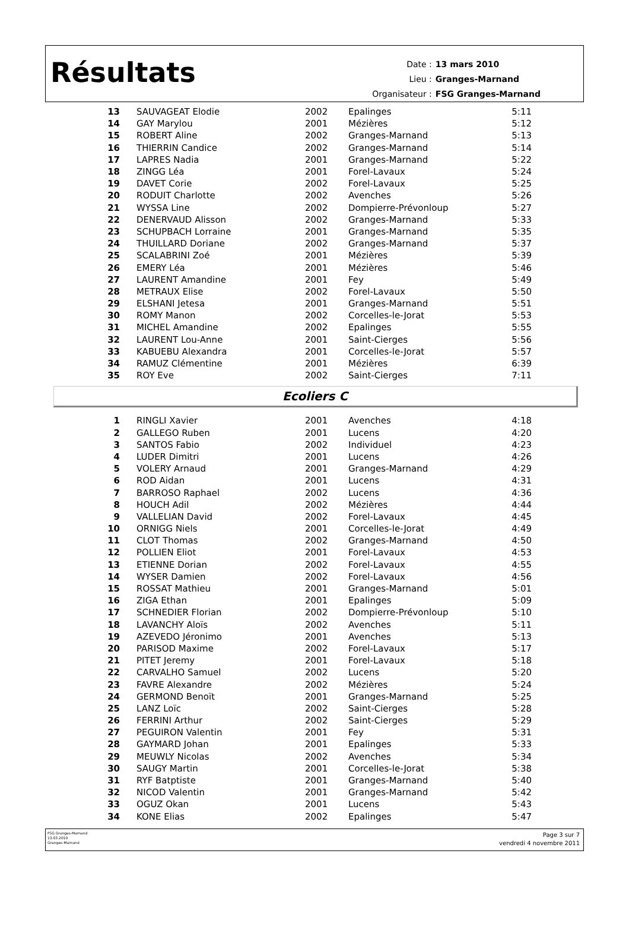Résultats
| Date : | 13 mars 2010 |
| Lieu : | Granges-Marnand |
| Organisateur : | FSG Granges-Marnand |
| 13 | SAUVAGEAT Elodie | 2002 | Epalinges | 5:11 |
| 14 | GAY Marylou | 2001 | Mézières | 5:12 |
| 15 | ROBERT Aline | 2002 | Granges-Marnand | 5:13 |
| 16 | THIERRIN Candice | 2002 | Granges-Marnand | 5:14 |
| 17 | LAPRES Nadia | 2001 | Granges-Marnand | 5:22 |
| 18 | ZINGG Léa | 2001 | Forel-Lavaux | 5:24 |
| 19 | DAVET Corie | 2002 | Forel-Lavaux | 5:25 |
| 20 | RODUIT Charlotte | 2002 | Avenches | 5:26 |
| 21 | WYSSA Line | 2002 | Dompierre-Prévonloup | 5:27 |
| 22 | DENERVAUD Alisson | 2002 | Granges-Marnand | 5:33 |
| 23 | SCHUPBACH Lorraine | 2001 | Granges-Marnand | 5:35 |
| 24 | THUILLARD Doriane | 2002 | Granges-Marnand | 5:37 |
| 25 | SCALABRINI Zoé | 2001 | Mézières | 5:39 |
| 26 | EMERY Léa | 2001 | Mézières | 5:46 |
| 27 | LAURENT Amandine | 2001 | Fey | 5:49 |
| 28 | METRAUX Elise | 2002 | Forel-Lavaux | 5:50 |
| 29 | ELSHANI Jetesa | 2001 | Granges-Marnand | 5:51 |
| 30 | ROMY Manon | 2002 | Corcelles-le-Jorat | 5:53 |
| 31 | MICHEL Amandine | 2002 | Epalinges | 5:55 |
| 32 | LAURENT Lou-Anne | 2001 | Saint-Cierges | 5:56 |
| 33 | KABUEBU Alexandra | 2001 | Corcelles-le-Jorat | 5:57 |
| 34 | RAMUZ Clémentine | 2001 | Mézières | 6:39 |
| 35 | ROY Eve | 2002 | Saint-Cierges | 7:11 |
Ecoliers C
| 1 | RINGLI Xavier | 2001 | Avenches | 4:18 |
| 2 | GALLEGO Ruben | 2001 | Lucens | 4:20 |
| 3 | SANTOS Fabio | 2002 | Individuel | 4:23 |
| 4 | LUDER Dimitri | 2001 | Lucens | 4:26 |
| 5 | VOLERY Arnaud | 2001 | Granges-Marnand | 4:29 |
| 6 | ROD Aidan | 2001 | Lucens | 4:31 |
| 7 | BARROSO Raphael | 2002 | Lucens | 4:36 |
| 8 | HOUCH Adil | 2002 | Mézières | 4:44 |
| 9 | VALLELIAN David | 2002 | Forel-Lavaux | 4:45 |
| 10 | ORNIGG Niels | 2001 | Corcelles-le-Jorat | 4:49 |
| 11 | CLOT Thomas | 2002 | Granges-Marnand | 4:50 |
| 12 | POLLIEN Eliot | 2001 | Forel-Lavaux | 4:53 |
| 13 | ETIENNE Dorian | 2002 | Forel-Lavaux | 4:55 |
| 14 | WYSER Damien | 2002 | Forel-Lavaux | 4:56 |
| 15 | ROSSAT Mathieu | 2001 | Granges-Marnand | 5:01 |
| 16 | ZIGA Ethan | 2001 | Epalinges | 5:09 |
| 17 | SCHNEDIER Florian | 2002 | Dompierre-Prévonloup | 5:10 |
| 18 | LAVANCHY Aloïs | 2002 | Avenches | 5:11 |
| 19 | AZEVEDO Jéronimo | 2001 | Avenches | 5:13 |
| 20 | PARISOD Maxime | 2002 | Forel-Lavaux | 5:17 |
| 21 | PITET Jeremy | 2001 | Forel-Lavaux | 5:18 |
| 22 | CARVALHO Samuel | 2002 | Lucens | 5:20 |
| 23 | FAVRE Alexandre | 2002 | Mézières | 5:24 |
| 24 | GERMOND Benoït | 2001 | Granges-Marnand | 5:25 |
| 25 | LANZ Loïc | 2002 | Saint-Cierges | 5:28 |
| 26 | FERRINI Arthur | 2002 | Saint-Cierges | 5:29 |
| 27 | PEGUIRON Valentin | 2001 | Fey | 5:31 |
| 28 | GAYMARD Johan | 2001 | Epalinges | 5:33 |
| 29 | MEUWLY Nicolas | 2002 | Avenches | 5:34 |
| 30 | SAUGY Martin | 2001 | Corcelles-le-Jorat | 5:38 |
| 31 | RYF Batptiste | 2001 | Granges-Marnand | 5:40 |
| 32 | NICOD Valentin | 2001 | Granges-Marnand | 5:42 |
| 33 | OGUZ Okan | 2001 | Lucens | 5:43 |
| 34 | KONE Elias | 2002 | Epalinges | 5:47 |
FSG Granges-Marnand
13.03.2010
Granges-Marnand
Page 3 sur 7
vendredi 4 novembre 2011